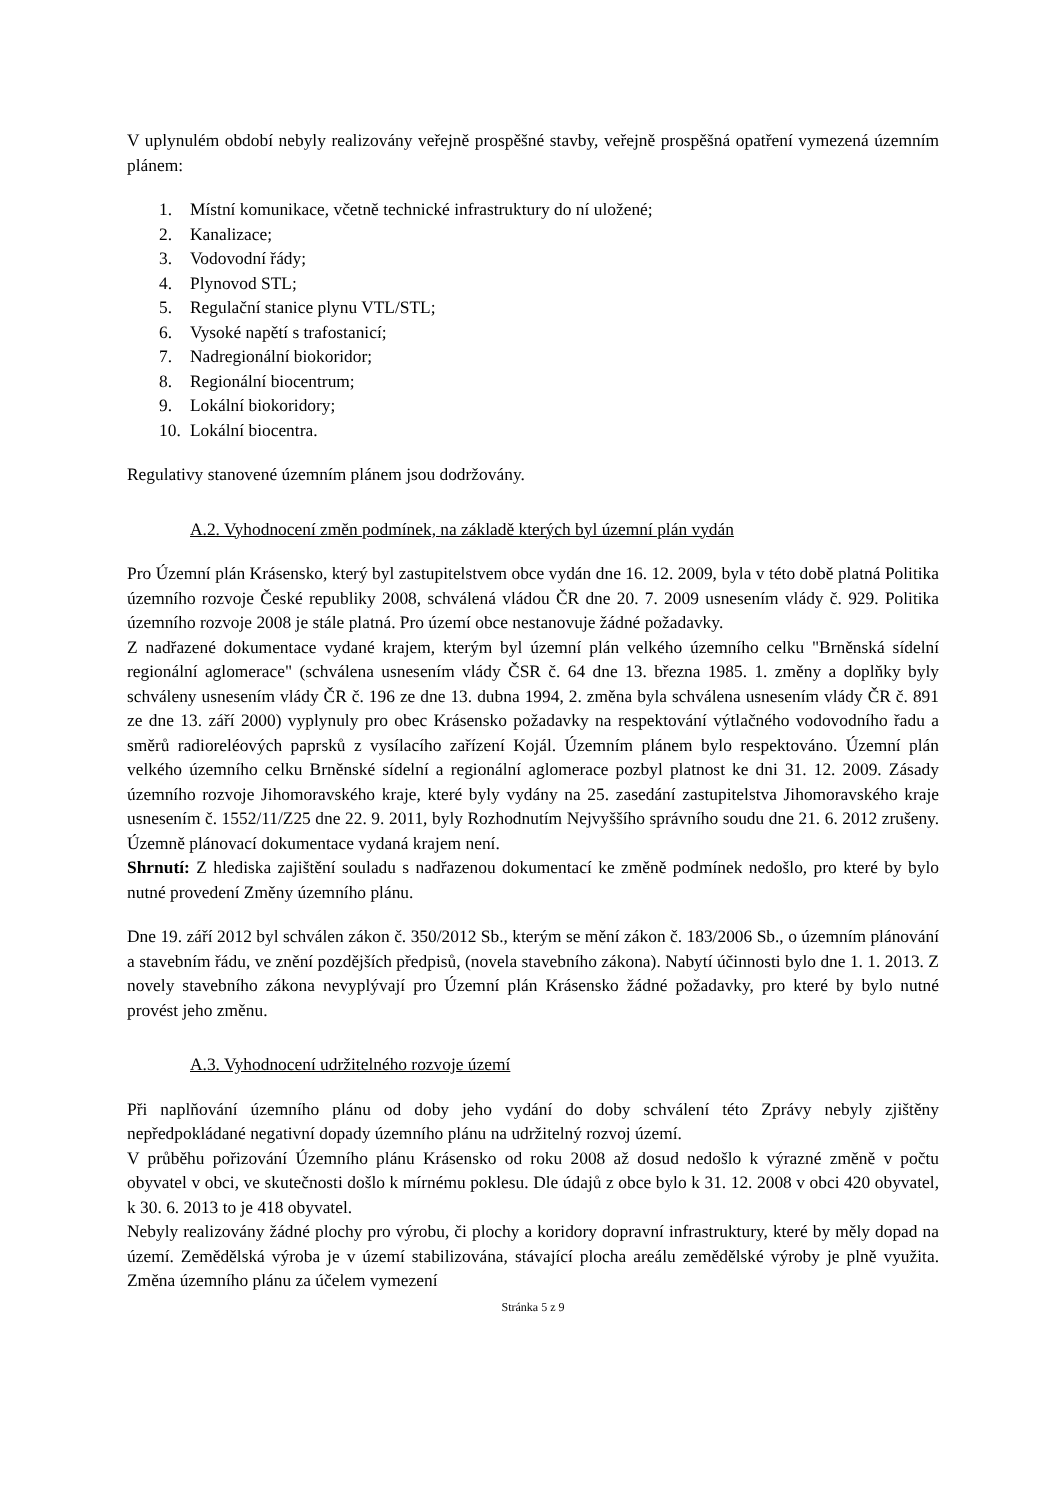V uplynulém období nebyly realizovány veřejně prospěšné stavby, veřejně prospěšná opatření vymezená územním plánem:
1. Místní komunikace, včetně technické infrastruktury do ní uložené;
2. Kanalizace;
3. Vodovodní řády;
4. Plynovod STL;
5. Regulační stanice plynu VTL/STL;
6. Vysoké napětí s trafostanicí;
7. Nadregionální biokoridor;
8. Regionální biocentrum;
9. Lokální biokoridory;
10. Lokální biocentra.
Regulativy stanovené územním plánem jsou dodržovány.
A.2. Vyhodnocení změn podmínek, na základě kterých byl územní plán vydán
Pro Územní plán Krásensko, který byl zastupitelstvem obce vydán dne 16. 12. 2009, byla v této době platná Politika územního rozvoje České republiky 2008, schválená vládou ČR dne 20. 7. 2009 usnesením vlády č. 929. Politika územního rozvoje 2008 je stále platná. Pro území obce nestanovuje žádné požadavky.
Z nadřazené dokumentace vydané krajem, kterým byl územní plán velkého územního celku "Brněnská sídelní regionální aglomerace" (schválena usnesením vlády ČSR č. 64 dne 13. března 1985. 1. změny a doplňky byly schváleny usnesením vlády ČR č. 196 ze dne 13. dubna 1994, 2. změna byla schválena usnesením vlády ČR č. 891 ze dne 13. září 2000) vyplynuly pro obec Krásensko požadavky na respektování výtlačného vodovodního řadu a směrů radioreléových paprsků z vysílacího zařízení Kojál. Územním plánem bylo respektováno. Územní plán velkého územního celku Brněnské sídelní a regionální aglomerace pozbyl platnost ke dni 31. 12. 2009. Zásady územního rozvoje Jihomoravského kraje, které byly vydány na 25. zasedání zastupitelstva Jihomoravského kraje usnesením č. 1552/11/Z25 dne 22. 9. 2011, byly Rozhodnutím Nejvyššího správního soudu dne 21. 6. 2012 zrušeny. Územně plánovací dokumentace vydaná krajem není.
Shrnutí: Z hlediska zajištění souladu s nadřazenou dokumentací ke změně podmínek nedošlo, pro které by bylo nutné provedení Změny územního plánu.
Dne 19. září 2012 byl schválen zákon č. 350/2012 Sb., kterým se mění zákon č. 183/2006 Sb., o územním plánování a stavebním řádu, ve znění pozdějších předpisů, (novela stavebního zákona). Nabytí účinnosti bylo dne 1. 1. 2013. Z novely stavebního zákona nevyplývají pro Územní plán Krásensko žádné požadavky, pro které by bylo nutné provést jeho změnu.
A.3. Vyhodnocení udržitelného rozvoje území
Při naplňování územního plánu od doby jeho vydání do doby schválení této Zprávy nebyly zjištěny nepředpokládané negativní dopady územního plánu na udržitelný rozvoj území.
V průběhu pořizování Územního plánu Krásensko od roku 2008 až dosud nedošlo k výrazné změně v počtu obyvatel v obci, ve skutečnosti došlo k mírnému poklesu. Dle údajů z obce bylo k 31. 12. 2008 v obci 420 obyvatel, k 30. 6. 2013 to je 418 obyvatel.
Nebyly realizovány žádné plochy pro výrobu, či plochy a koridory dopravní infrastruktury, které by měly dopad na území. Zemědělská výroba je v území stabilizována, stávající plocha areálu zemědělské výroby je plně využita. Změna územního plánu za účelem vymezení
Stránka 5 z 9